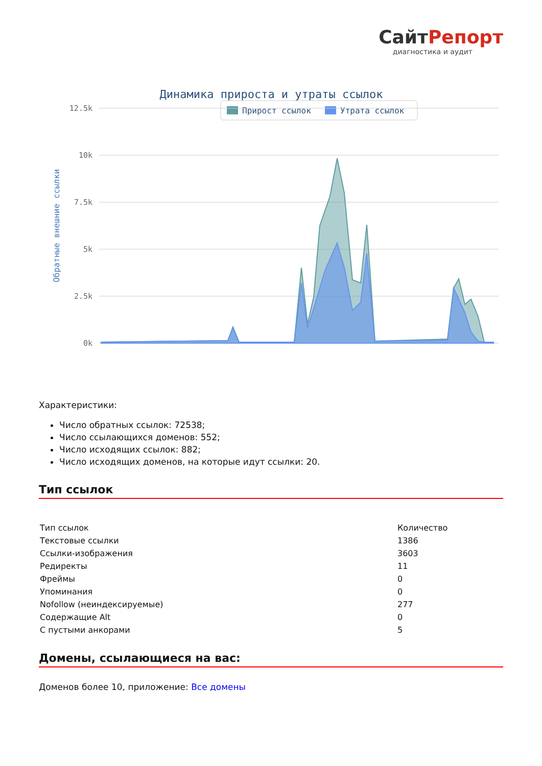СайтРепорт
диагностика и аудит
Динамика прироста и утраты ссылок
Прирост ссылок
Утрата ссылок
12.5k
10k
7.5k
5k
2.5k
0k
Обратные внешние ссылки
Характеристики:
Число обратных ссылок: 72538;
Число ссылающихся доменов: 552;
Число исходящих ссылок: 882;
Число исходящих доменов, на которые идут ссылки: 20.
Тип ссылок
| Тип ссылок | Количество |
| Текстовые ссылки | 1386 |
| Ссылки-изображения | 3603 |
| Редиректы | 11 |
| Фреймы | 0 |
| Упоминания | 0 |
| Nofollow (неиндексируемые) | 277 |
| Содержащие Alt | 0 |
| С пустыми анкорами | 5 |
Домены, ссылающиеся на вас:
Доменов более 10, приложение: Все домены